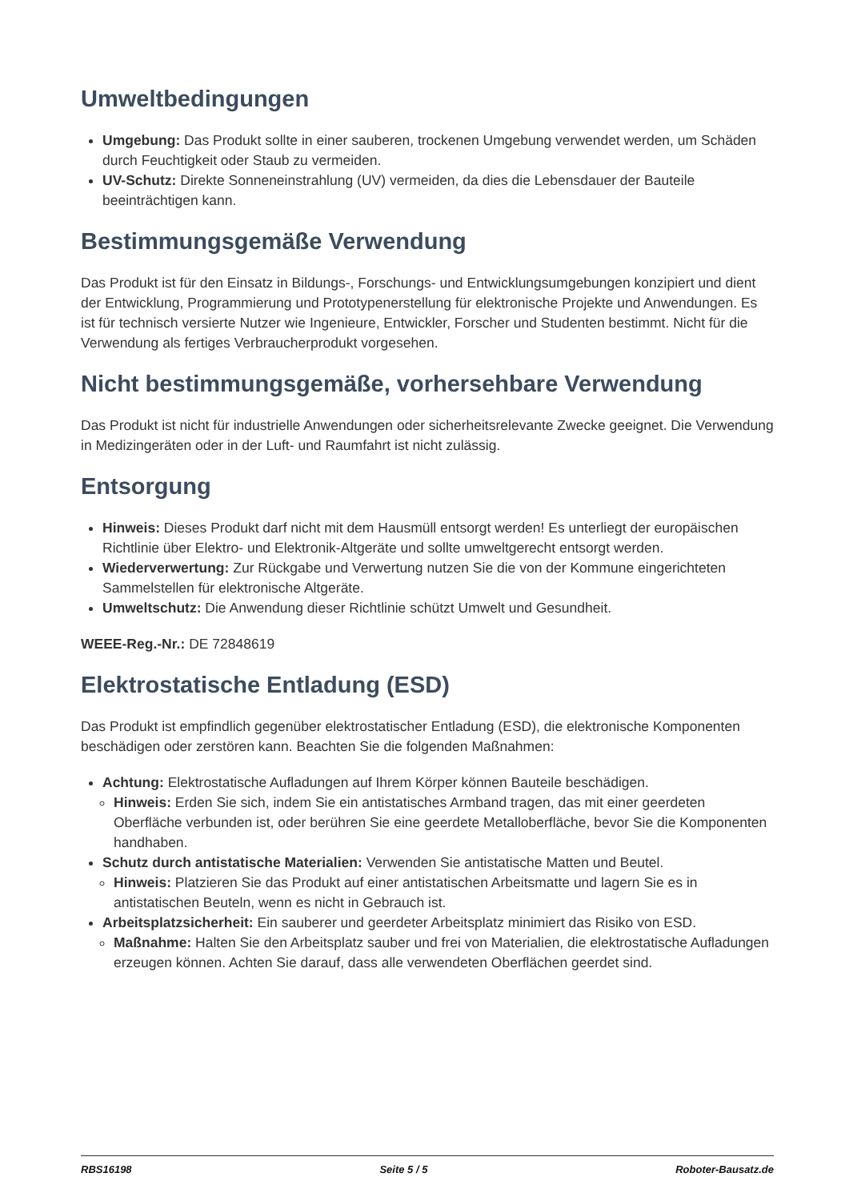Umweltbedingungen
Umgebung: Das Produkt sollte in einer sauberen, trockenen Umgebung verwendet werden, um Schäden durch Feuchtigkeit oder Staub zu vermeiden.
UV-Schutz: Direkte Sonneneinstrahlung (UV) vermeiden, da dies die Lebensdauer der Bauteile beeinträchtigen kann.
Bestimmungsgemäße Verwendung
Das Produkt ist für den Einsatz in Bildungs-, Forschungs- und Entwicklungsumgebungen konzipiert und dient der Entwicklung, Programmierung und Prototypenerstellung für elektronische Projekte und Anwendungen. Es ist für technisch versierte Nutzer wie Ingenieure, Entwickler, Forscher und Studenten bestimmt. Nicht für die Verwendung als fertiges Verbraucherprodukt vorgesehen.
Nicht bestimmungsgemäße, vorhersehbare Verwendung
Das Produkt ist nicht für industrielle Anwendungen oder sicherheitsrelevante Zwecke geeignet. Die Verwendung in Medizingeräten oder in der Luft- und Raumfahrt ist nicht zulässig.
Entsorgung
Hinweis: Dieses Produkt darf nicht mit dem Hausmüll entsorgt werden! Es unterliegt der europäischen Richtlinie über Elektro- und Elektronik-Altgeräte und sollte umweltgerecht entsorgt werden.
Wiederverwertung: Zur Rückgabe und Verwertung nutzen Sie die von der Kommune eingerichteten Sammelstellen für elektronische Altgeräte.
Umweltschutz: Die Anwendung dieser Richtlinie schützt Umwelt und Gesundheit.
WEEE-Reg.-Nr.: DE 72848619
Elektrostatische Entladung (ESD)
Das Produkt ist empfindlich gegenüber elektrostatischer Entladung (ESD), die elektronische Komponenten beschädigen oder zerstören kann. Beachten Sie die folgenden Maßnahmen:
Achtung: Elektrostatische Aufladungen auf Ihrem Körper können Bauteile beschädigen.
Hinweis: Erden Sie sich, indem Sie ein antistatisches Armband tragen, das mit einer geerdeten Oberfläche verbunden ist, oder berühren Sie eine geerdete Metalloberfläche, bevor Sie die Komponenten handhaben.
Schutz durch antistatische Materialien: Verwenden Sie antistatische Matten und Beutel.
Hinweis: Platzieren Sie das Produkt auf einer antistatischen Arbeitsmatte und lagern Sie es in antistatischen Beuteln, wenn es nicht in Gebrauch ist.
Arbeitsplatzsicherheit: Ein sauberer und geerdeter Arbeitsplatz minimiert das Risiko von ESD.
Maßnahme: Halten Sie den Arbeitsplatz sauber und frei von Materialien, die elektrostatische Aufladungen erzeugen können. Achten Sie darauf, dass alle verwendeten Oberflächen geerdet sind.
RBS16198 Seite 5 / 5 Roboter-Bausatz.de